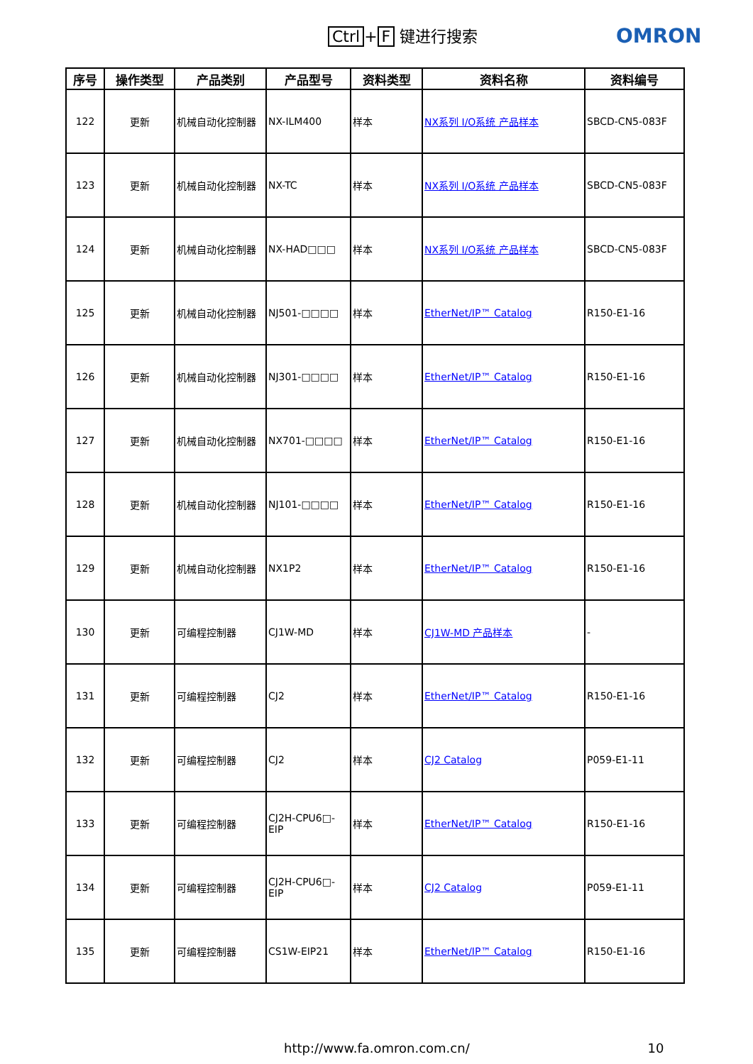Ctrl + F 键进行搜索 OMRON
| 序号 | 操作类型 | 产品类别 | 产品型号 | 资料类型 | 资料名称 | 资料编号 |
| --- | --- | --- | --- | --- | --- | --- |
| 122 | 更新 | 机械自动化控制器 | NX-ILM400 | 样本 | NX系列 I/O系统 产品样本 | SBCD-CN5-083F |
| 123 | 更新 | 机械自动化控制器 | NX-TC | 样本 | NX系列 I/O系统 产品样本 | SBCD-CN5-083F |
| 124 | 更新 | 机械自动化控制器 | NX-HAD□□□ | 样本 | NX系列 I/O系统 产品样本 | SBCD-CN5-083F |
| 125 | 更新 | 机械自动化控制器 | NJ501-□□□□ | 样本 | EtherNet/IP™ Catalog | R150-E1-16 |
| 126 | 更新 | 机械自动化控制器 | NJ301-□□□□ | 样本 | EtherNet/IP™ Catalog | R150-E1-16 |
| 127 | 更新 | 机械自动化控制器 | NX701-□□□□ | 样本 | EtherNet/IP™ Catalog | R150-E1-16 |
| 128 | 更新 | 机械自动化控制器 | NJ101-□□□□ | 样本 | EtherNet/IP™ Catalog | R150-E1-16 |
| 129 | 更新 | 机械自动化控制器 | NX1P2 | 样本 | EtherNet/IP™ Catalog | R150-E1-16 |
| 130 | 更新 | 可编程控制器 | CJ1W-MD | 样本 | CJ1W-MD 产品样本 | - |
| 131 | 更新 | 可编程控制器 | CJ2 | 样本 | EtherNet/IP™ Catalog | R150-E1-16 |
| 132 | 更新 | 可编程控制器 | CJ2 | 样本 | CJ2 Catalog | P059-E1-11 |
| 133 | 更新 | 可编程控制器 | CJ2H-CPU6□-EIP | 样本 | EtherNet/IP™ Catalog | R150-E1-16 |
| 134 | 更新 | 可编程控制器 | CJ2H-CPU6□-EIP | 样本 | CJ2 Catalog | P059-E1-11 |
| 135 | 更新 | 可编程控制器 | CS1W-EIP21 | 样本 | EtherNet/IP™ Catalog | R150-E1-16 |
http://www.fa.omron.com.cn/ 10